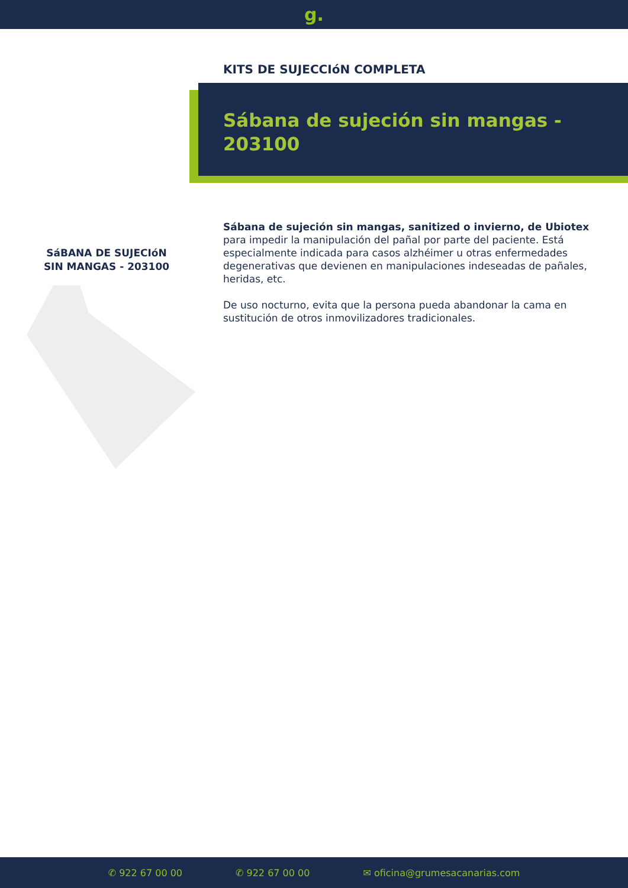g.
KITS DE SUJECCIóN COMPLETA
Sábana de sujeción sin mangas - 203100
SáBANA DE SUJECIóN
SIN MANGAS - 203100
Sábana de sujeción sin mangas, sanitized o invierno, de Ubiotex para impedir la manipulación del pañal por parte del paciente. Está especialmente indicada para casos alzhéimer u otras enfermedades degenerativas que devienen en manipulaciones indeseadas de pañales, heridas, etc.
De uso nocturno, evita que la persona pueda abandonar la cama en sustitución de otros inmovilizadores tradicionales.
✆ 922 67 00 00 ✆ 922 67 00 00 ✉ oficina@grumesacanarias.com